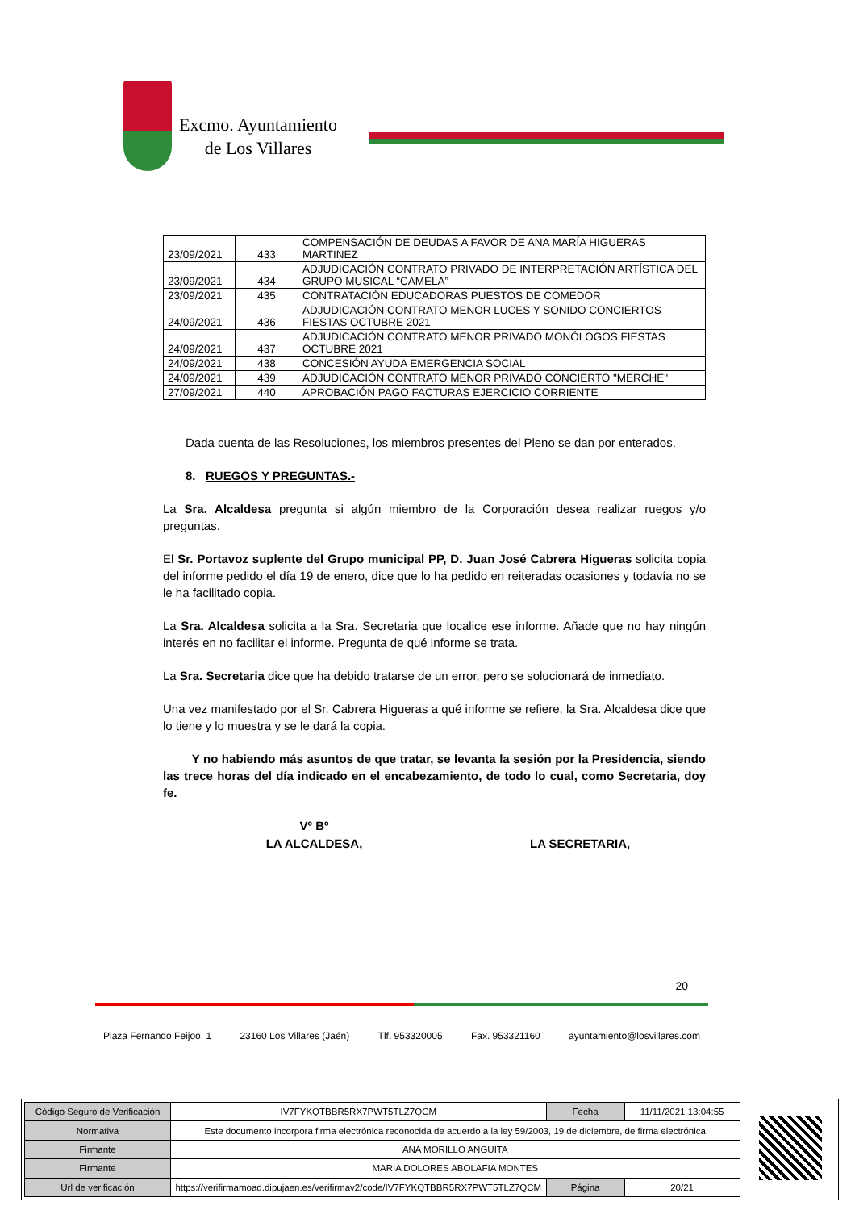Excmo. Ayuntamiento
de Los Villares
| 23/09/2021 | 433 | COMPENSACIÓN DE DEUDAS A FAVOR DE ANA MARÍA HIGUERAS MARTINEZ |
| 23/09/2021 | 434 | ADJUDICACIÓN CONTRATO PRIVADO DE INTERPRETACIÓN ARTÍSTICA DEL GRUPO MUSICAL “CAMELA” |
| 23/09/2021 | 435 | CONTRATACIÓN EDUCADORAS PUESTOS DE COMEDOR |
| 24/09/2021 | 436 | ADJUDICACIÓN CONTRATO MENOR LUCES Y SONIDO CONCIERTOS FIESTAS OCTUBRE 2021 |
| 24/09/2021 | 437 | ADJUDICACIÓN CONTRATO MENOR PRIVADO MONÓLOGOS FIESTAS OCTUBRE 2021 |
| 24/09/2021 | 438 | CONCESIÓN AYUDA EMERGENCIA SOCIAL |
| 24/09/2021 | 439 | ADJUDICACIÓN CONTRATO MENOR PRIVADO CONCIERTO "MERCHE" |
| 27/09/2021 | 440 | APROBACIÓN PAGO FACTURAS EJERCICIO CORRIENTE |
Dada cuenta de las Resoluciones, los miembros presentes del Pleno se dan por enterados.
8. RUEGOS Y PREGUNTAS.-
La Sra. Alcaldesa pregunta si algún miembro de la Corporación desea realizar ruegos y/o preguntas.
El Sr. Portavoz suplente del Grupo municipal PP, D. Juan José Cabrera Higueras solicita copia del informe pedido el día 19 de enero, dice que lo ha pedido en reiteradas ocasiones y todavía no se le ha facilitado copia.
La Sra. Alcaldesa solicita a la Sra. Secretaria que localice ese informe. Añade que no hay ningún interés en no facilitar el informe. Pregunta de qué informe se trata.
La Sra. Secretaria dice que ha debido tratarse de un error, pero se solucionará de inmediato.
Una vez manifestado por el Sr. Cabrera Higueras a qué informe se refiere, la Sra. Alcaldesa dice que lo tiene y lo muestra y se le dará la copia.
Y no habiendo más asuntos de que tratar, se levanta la sesión por la Presidencia, siendo las trece horas del día indicado en el encabezamiento, de todo lo cual, como Secretaria, doy fe.
Vº Bº
LA ALCALDESA,
LA SECRETARIA,
20
Plaza Fernando Feijoo, 1 23160 Los Villares (Jaén) Tlf. 953320005 Fax. 953321160 ayuntamiento@losvillares.com
| Código Seguro de Verificación | IV7FYKQTBBR5RX7PWT5TLZ7QCM | Fecha | 11/11/2021 13:04:55 |
| Normativa | Este documento incorpora firma electrónica reconocida de acuerdo a la ley 59/2003, 19 de diciembre, de firma electrónica | | |
| Firmante | ANA MORILLO ANGUITA | | |
| Firmante | MARIA DOLORES ABOLAFIA MONTES | | |
| Url de verificación | https://verifirmamoad.dipujaen.es/verifirmav2/code/IV7FYKQTBBR5RX7PWT5TLZ7QCM | Página | 20/21 |